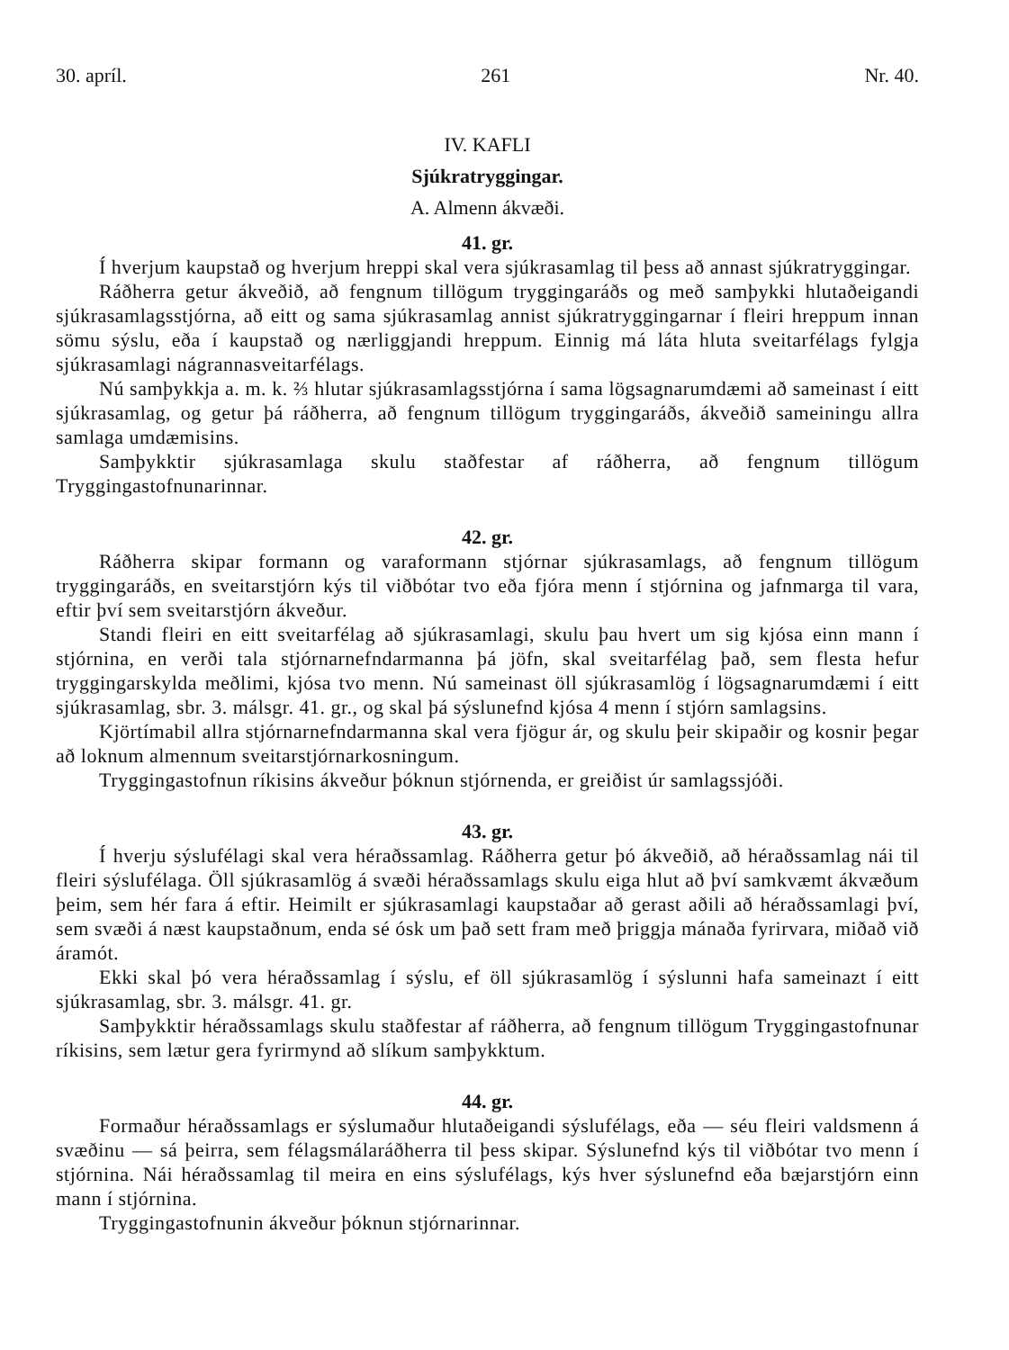30. apríl. 261 Nr. 40.
IV. KAFLI
Sjúkratryggingar.
A. Almenn ákvæði.
41. gr.
Í hverjum kaupstað og hverjum hreppi skal vera sjúkrasamlag til þess að annast sjúkratryggingar.
Ráðherra getur ákveðið, að fengnum tillögum tryggingaráðs og með samþykki hlutaðeigandi sjúkrasamlagsstjórna, að eitt og sama sjúkrasamlag annist sjúkratryggingarnar í fleiri hreppum innan sömu sýslu, eða í kaupstað og nærliggjandi hreppum. Einnig má láta hluta sveitarfélags fylgja sjúkrasamlagi nágrannasveitarfélags.
Nú samþykkja a. m. k. ⅔ hlutar sjúkrasamlagsstjórna í sama lögsagnarumdæmi að sameinast í eitt sjúkrasamlag, og getur þá ráðherra, að fengnum tillögum tryggingaráðs, ákveðið sameiningu allra samlaga umdæmisins.
Samþykktir sjúkrasamlaga skulu staðfestar af ráðherra, að fengnum tillögum Tryggingastofnunarinnar.
42. gr.
Ráðherra skipar formann og varaformann stjórnar sjúkrasamlags, að fengnum tillögum tryggingaráðs, en sveitarstjórn kýs til viðbótar tvo eða fjóra menn í stjórnina og jafnmarga til vara, eftir því sem sveitarstjórn ákveður.
Standi fleiri en eitt sveitarfélag að sjúkrasamlagi, skulu þau hvert um sig kjósa einn mann í stjórnina, en verði tala stjórnarnefndarmanna þá jöfn, skal sveitarfélag það, sem flesta hefur tryggingarskylda meðlimi, kjósa tvo menn. Nú sameinast öll sjúkrasamlög í lögsagnarumdæmi í eitt sjúkrasamlag, sbr. 3. málsgr. 41. gr., og skal þá sýslunefnd kjósa 4 menn í stjórn samlagsins.
Kjörtímabil allra stjórnarnefndarmanna skal vera fjögur ár, og skulu þeir skipaðir og kosnir þegar að loknum almennum sveitarstjórnarkosningum.
Tryggingastofnun ríkisins ákveður þóknun stjórnenda, er greiðist úr samlagssjóði.
43. gr.
Í hverju sýslufélagi skal vera héraðssamlag. Ráðherra getur þó ákveðið, að héraðssamlag nái til fleiri sýslufélaga. Öll sjúkrasamlög á svæði héraðssamlags skulu eiga hlut að því samkvæmt ákvæðum þeim, sem hér fara á eftir. Heimilt er sjúkrasamlagi kaupstaðar að gerast aðili að héraðssamlagi því, sem svæði á næst kaupstaðnum, enda sé ósk um það sett fram með þriggja mánaða fyrirvara, miðað við áramót.
Ekki skal þó vera héraðssamlag í sýslu, ef öll sjúkrasamlög í sýslunni hafa sameinazt í eitt sjúkrasamlag, sbr. 3. málsgr. 41. gr.
Samþykktir héraðssamlags skulu staðfestar af ráðherra, að fengnum tillögum Tryggingastofnunar ríkisins, sem lætur gera fyrirmynd að slíkum samþykktum.
44. gr.
Formaður héraðssamlags er sýslumaður hlutaðeigandi sýslufélags, eða — séu fleiri valdsmenn á svæðinu — sá þeirra, sem félagsmálaráðherra til þess skipar. Sýslunefnd kýs til viðbótar tvo menn í stjórnina. Nái héraðssamlag til meira en eins sýslufélags, kýs hver sýslunefnd eða bæjarstjórn einn mann í stjórnina.
Tryggingastofnunin ákveður þóknun stjórnarinnar.